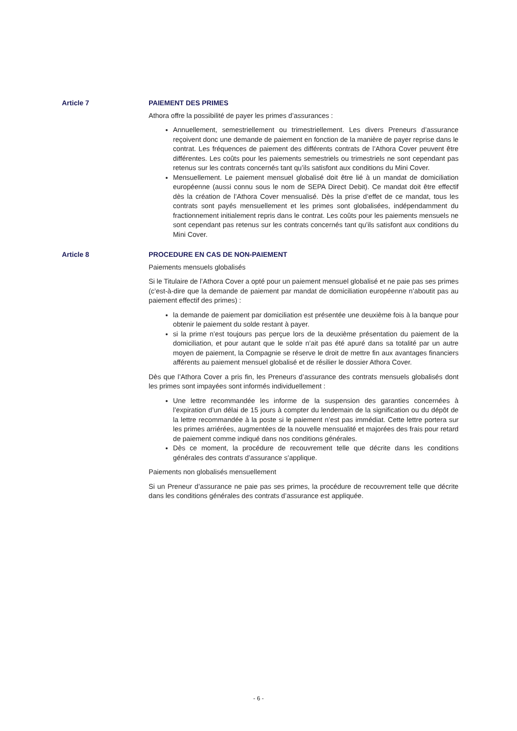Article 7 PAIEMENT DES PRIMES
Athora offre la possibilité de payer les primes d’assurances :
Annuellement, semestriellement ou trimestriellement. Les divers Preneurs d’assurance reçoivent donc une demande de paiement en fonction de la manière de payer reprise dans le contrat. Les fréquences de paiement des différents contrats de l’Athora Cover peuvent être différentes. Les coûts pour les paiements semestriels ou trimestriels ne sont cependant pas retenus sur les contrats concernés tant qu’ils satisfont aux conditions du Mini Cover.
Mensuellement. Le paiement mensuel globalisé doit être lié à un mandat de domiciliation européenne (aussi connu sous le nom de SEPA Direct Debit). Ce mandat doit être effectif dès la création de l’Athora Cover mensualisé. Dès la prise d’effet de ce mandat, tous les contrats sont payés mensuellement et les primes sont globalisées, indépendamment du fractionnement initialement repris dans le contrat. Les coûts pour les paiements mensuels ne sont cependant pas retenus sur les contrats concernés tant qu’ils satisfont aux conditions du Mini Cover.
Article 8 PROCEDURE EN CAS DE NON-PAIEMENT
Paiements mensuels globalisés
Si le Titulaire de l’Athora Cover a opté pour un paiement mensuel globalisé et ne paie pas ses primes (c’est-à-dire que la demande de paiement par mandat de domiciliation européenne n’aboutit pas au paiement effectif des primes) :
la demande de paiement par domiciliation est présentée une deuxième fois à la banque pour obtenir le paiement du solde restant à payer.
si la prime n’est toujours pas perçue lors de la deuxième présentation du paiement de la domiciliation, et pour autant que le solde n’ait pas été apuré dans sa totalité par un autre moyen de paiement, la Compagnie se réserve le droit de mettre fin aux avantages financiers afférents au paiement mensuel globalisé et de résilier le dossier Athora Cover.
Dès que l’Athora Cover a pris fin, les Preneurs d’assurance des contrats mensuels globalisés dont les primes sont impayées sont informés individuellement :
Une lettre recommandée les informe de la suspension des garanties concernées à l’expiration d’un délai de 15 jours à compter du lendemain de la signification ou du dépôt de la lettre recommandée à la poste si le paiement n’est pas immédiat. Cette lettre portera sur les primes arriérées, augmentées de la nouvelle mensualité et majorées des frais pour retard de paiement comme indiqué dans nos conditions générales.
Dès ce moment, la procédure de recouvrement telle que décrite dans les conditions générales des contrats d’assurance s’applique.
Paiements non globalisés mensuellement
Si un Preneur d’assurance ne paie pas ses primes, la procédure de recouvrement telle que décrite dans les conditions générales des contrats d’assurance est appliquée.
- 6 -